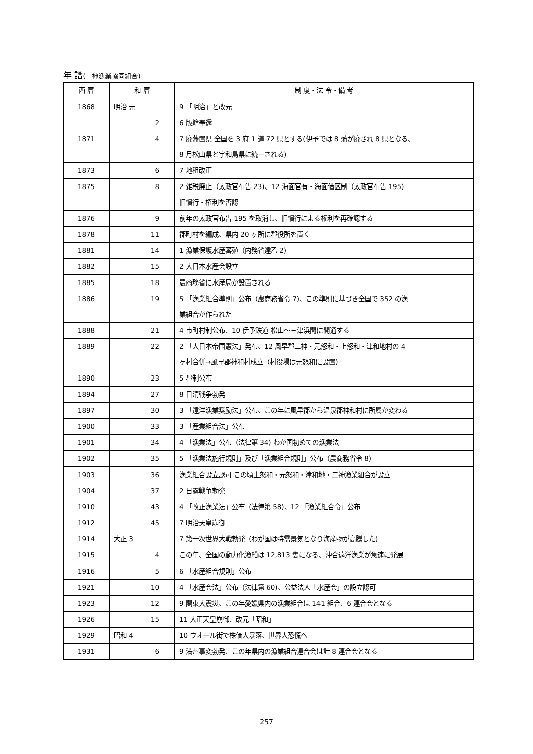年 譜(二神漁業協同組合)
| 西 暦 | 和 暦 | 制 度・法 令・備 考 |
| --- | --- | --- |
| 1868 | 明治 元 | 9 「明治」と改元 |
| | 2 | 6 版籍奉還 |
| 1871 | 4 | 7 廃藩置県 全国を 3 府 1 道 72 県とする(伊予では 8 藩が廃され 8 県となる、 8 月松山県と宇和島県に統一される) |
| 1873 | 6 | 7 地租改正 |
| 1875 | 8 | 2 雑税廃止（太政官布告 23)、12 海面官有・海面借区制（太政官布告 195) 旧慣行・権利を否認 |
| 1876 | 9 | 前年の太政官布告 195 を取消し、旧慣行による権利を再確認する |
| 1878 | 11 | 郡町村を編成、県内 20 ヶ所に郡役所を置く |
| 1881 | 14 | 1 漁業保護水産蕃殖（内務省達乙 2) |
| 1882 | 15 | 2 大日本水産会設立 |
| 1885 | 18 | 農商務省に水産局が設置される |
| 1886 | 19 | 5 「漁業組合準則」公布（農商務省令 7)、この準則に基づき全国で 352 の漁 業組合が作られた |
| 1888 | 21 | 4 市町村制公布、10 伊予鉄道 松山～三津浜間に開通する |
| 1889 | 22 | 2 「大日本帝国憲法」発布、12 風早郡二神・元怒和・上怒和・津和地村の 4 ヶ村合併→風早郡神和村成立（村役場は元怒和に設置) |
| 1890 | 23 | 5 郡制公布 |
| 1894 | 27 | 8 日清戦争勃発 |
| 1897 | 30 | 3 「遠洋漁業奨励法」公布、この年に風早郡から温泉郡神和村に所属が変わる |
| 1900 | 33 | 3 「産業組合法」公布 |
| 1901 | 34 | 4 「漁業法」公布（法律第 34) わが国初めての漁業法 |
| 1902 | 35 | 5 「漁業法施行規則」及び「漁業組合規則」公布（農商務省令 8) |
| 1903 | 36 | 漁業組合設立認可 この頃上怒和・元怒和・津和地・二神漁業組合が設立 |
| 1904 | 37 | 2 日露戦争勃発 |
| 1910 | 43 | 4 「改正漁業法」公布（法律第 58)、12 「漁業組合令」公布 |
| 1912 | 45 | 7 明治天皇崩御 |
| 1914 | 大正 3 | 7 第一次世界大戦勃発（わが国は特需景気となり海産物が高騰した) |
| 1915 | 4 | この年、全国の動力化漁船は 12,813 隻になる、沖合遠洋漁業が急速に発展 |
| 1916 | 5 | 6 「水産組合規則」公布 |
| 1921 | 10 | 4 「水産会法」公布（法律第 60)、公益法人「水産会」の設立認可 |
| 1923 | 12 | 9 関東大震災、この年愛媛県内の漁業組合は 141 組合、6 連合会となる |
| 1926 | 15 | 11 大正天皇崩御、改元「昭和」 |
| 1929 | 昭和 4 | 10 ウオール街で株価大暴落、世界大恐慌へ |
| 1931 | 6 | 9 満州事変勃発、この年県内の漁業組合連合会は計 8 連合会となる |
257